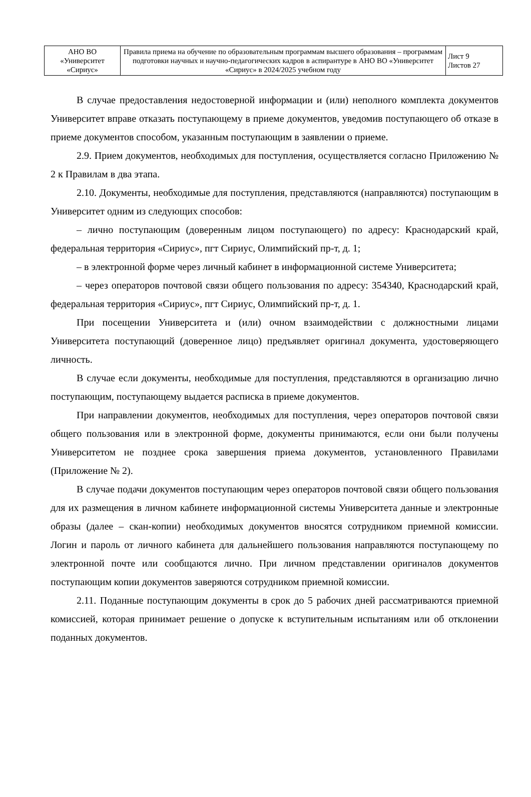| АНО ВО «Университет «Сириус» | Правила приема на обучение по образовательным программам высшего образования – программам подготовки научных и научно-педагогических кадров в аспирантуре в АНО ВО «Университет «Сириус» в 2024/2025 учебном году | Лист 9 Листов 27 |
В случае предоставления недостоверной информации и (или) неполного комплекта документов Университет вправе отказать поступающему в приеме документов, уведомив поступающего об отказе в приеме документов способом, указанным поступающим в заявлении о приеме.
2.9. Прием документов, необходимых для поступления, осуществляется согласно Приложению № 2 к Правилам в два этапа.
2.10. Документы, необходимые для поступления, представляются (направляются) поступающим в Университет одним из следующих способов:
– лично поступающим (доверенным лицом поступающего) по адресу: Краснодарский край, федеральная территория «Сириус», пгт Сириус, Олимпийский пр-т, д. 1;
– в электронной форме через личный кабинет в информационной системе Университета;
– через операторов почтовой связи общего пользования по адресу: 354340, Краснодарский край, федеральная территория «Сириус», пгт Сириус, Олимпийский пр-т, д. 1.
При посещении Университета и (или) очном взаимодействии с должностными лицами Университета поступающий (доверенное лицо) предъявляет оригинал документа, удостоверяющего личность.
В случае если документы, необходимые для поступления, представляются в организацию лично поступающим, поступающему выдается расписка в приеме документов.
При направлении документов, необходимых для поступления, через операторов почтовой связи общего пользования или в электронной форме, документы принимаются, если они были получены Университетом не позднее срока завершения приема документов, установленного Правилами (Приложение № 2).
В случае подачи документов поступающим через операторов почтовой связи общего пользования для их размещения в личном кабинете информационной системы Университета данные и электронные образы (далее – скан-копии) необходимых документов вносятся сотрудником приемной комиссии. Логин и пароль от личного кабинета для дальнейшего пользования направляются поступающему по электронной почте или сообщаются лично. При личном представлении оригиналов документов поступающим копии документов заверяются сотрудником приемной комиссии.
2.11. Поданные поступающим документы в срок до 5 рабочих дней рассматриваются приемной комиссией, которая принимает решение о допуске к вступительным испытаниям или об отклонении поданных документов.